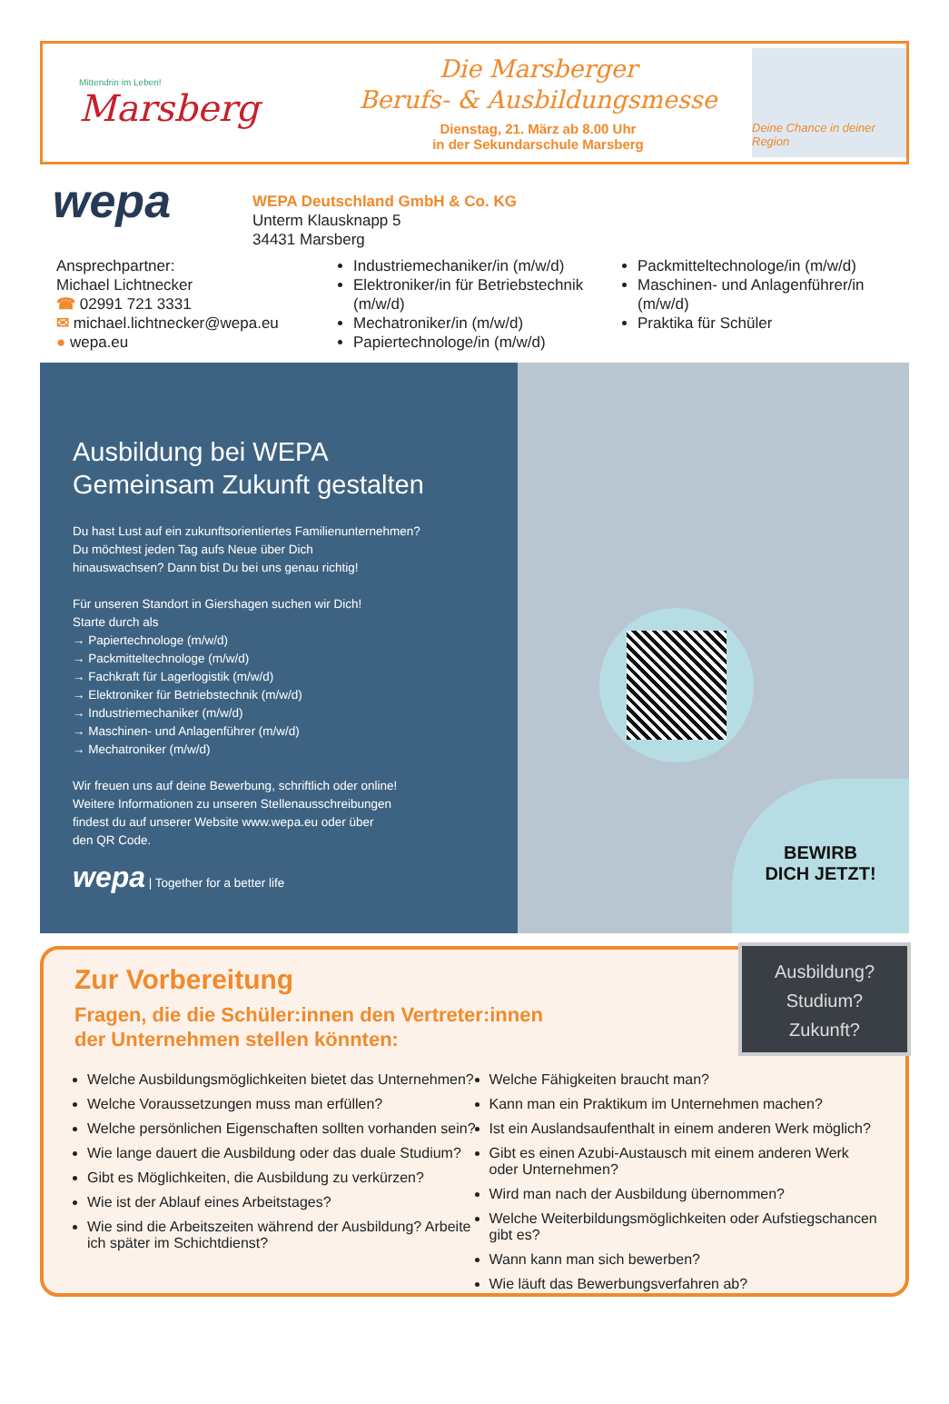Mittendrin im Leben!
Marsberg
Die Marsberger
Berufs- & Ausbildungsmesse
Dienstag, 21. März ab 8.00 Uhr
in der Sekundarschule Marsberg
Deine Chance in deiner Region
wepa
WEPA Deutschland GmbH & Co. KG
Unterm Klausknapp 5
34431 Marsberg
Ansprechpartner:
Michael Lichtnecker
☎ 02991 721 3331
✉ michael.lichtnecker@wepa.eu
● wepa.eu
Industriemechaniker/in (m/w/d)
Elektroniker/in für Betriebstechnik (m/w/d)
Mechatroniker/in (m/w/d)
Papiertechnologe/in (m/w/d)
Packmitteltechnologe/in (m/w/d)
Maschinen- und Anlagenführer/in (m/w/d)
Praktika für Schüler
Ausbildung bei WEPA
Gemeinsam Zukunft gestalten
Du hast Lust auf ein zukunftsorientiertes Familienunternehmen?
Du möchtest jeden Tag aufs Neue über Dich
hinauswachsen? Dann bist Du bei uns genau richtig!
Für unseren Standort in Giershagen suchen wir Dich!
Starte durch als
→ Papiertechnologe (m/w/d)
→ Packmitteltechnologe (m/w/d)
→ Fachkraft für Lagerlogistik (m/w/d)
→ Elektroniker für Betriebstechnik (m/w/d)
→ Industriemechaniker (m/w/d)
→ Maschinen- und Anlagenführer (m/w/d)
→ Mechatroniker (m/w/d)
Wir freuen uns auf deine Bewerbung, schriftlich oder online!
Weitere Informationen zu unseren Stellenausschreibungen
findest du auf unserer Website www.wepa.eu oder über
den QR Code.
wepa | Together for a better life
BEWIRB
DICH JETZT!
Ausbildung?
Studium?
Zukunft?
Zur Vorbereitung
Fragen, die die Schüler:innen den Vertreter:innen
der Unternehmen stellen könnten:
Welche Ausbildungsmöglichkeiten bietet das Unternehmen?
Welche Voraussetzungen muss man erfüllen?
Welche persönlichen Eigenschaften sollten vorhanden sein?
Wie lange dauert die Ausbildung oder das duale Studium?
Gibt es Möglichkeiten, die Ausbildung zu verkürzen?
Wie ist der Ablauf eines Arbeitstages?
Wie sind die Arbeitszeiten während der Ausbildung? Arbeite ich später im Schichtdienst?
Welche Fähigkeiten braucht man?
Kann man ein Praktikum im Unternehmen machen?
Ist ein Auslandsaufenthalt in einem anderen Werk möglich?
Gibt es einen Azubi-Austausch mit einem anderen Werk oder Unternehmen?
Wird man nach der Ausbildung übernommen?
Welche Weiterbildungsmöglichkeiten oder Aufstiegschancen gibt es?
Wann kann man sich bewerben?
Wie läuft das Bewerbungsverfahren ab?